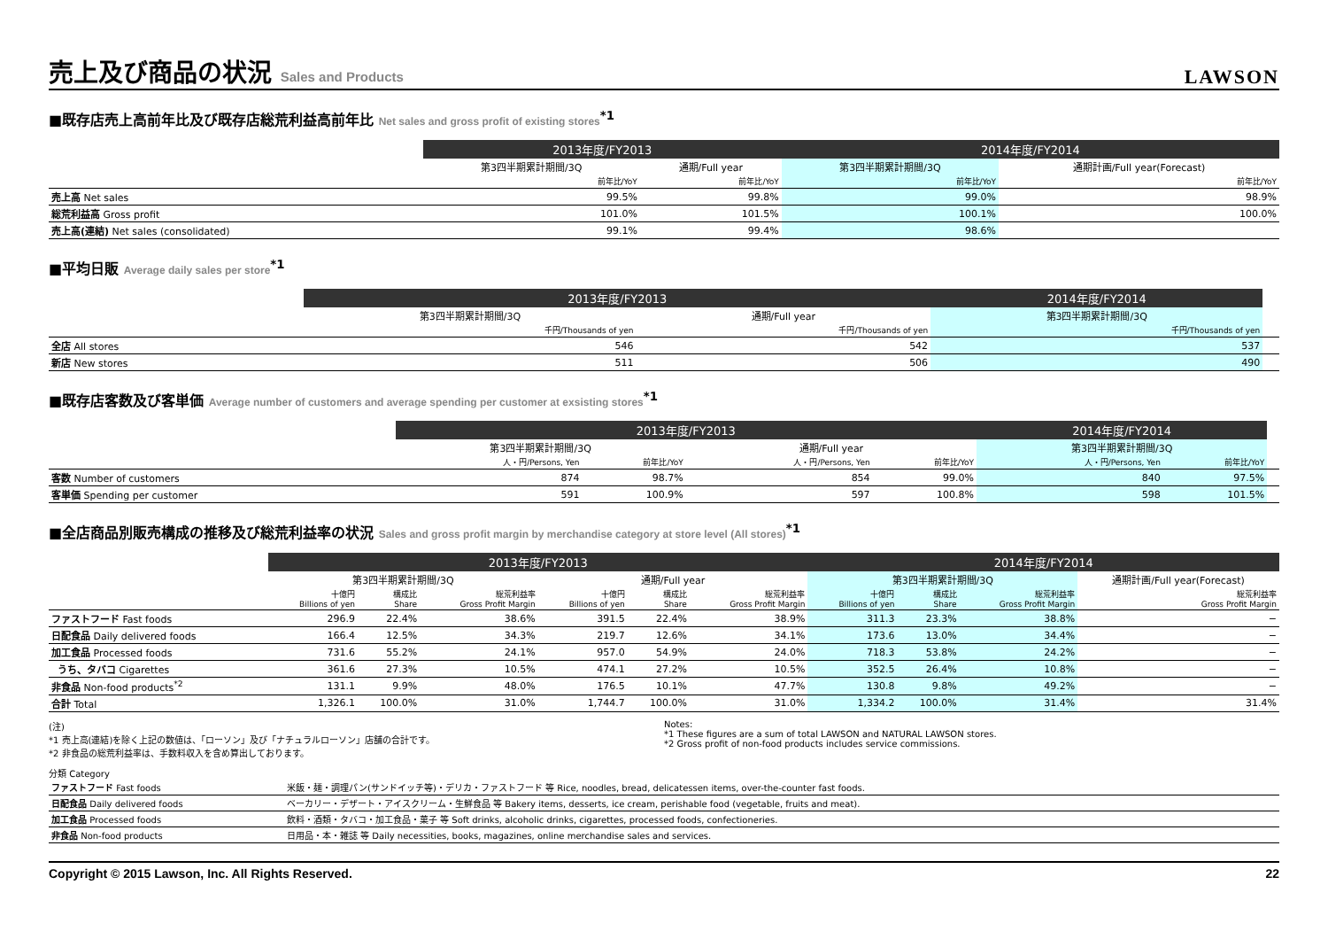売上及び商品の状況 Sales and Products LAWSON
■既存店売上高前年比及び既存店総荒利益高前年比 Net sales and gross profit of existing stores<sup>*1</sup>
| | 2013年度/FY2013 | | 2014年度/FY2014 | |
| | 第3四半期累計期間/3Q | 通期/Full year | 第3四半期累計期間/3Q | 通期計画/Full year(Forecast) |
| | 前年比/YoY | 前年比/YoY | 前年比/YoY | 前年比/YoY |
| 売上高 Net sales | 99.5% | 99.8% | 99.0% | 98.9% |
| 総荒利益高 Gross profit | 101.0% | 101.5% | 100.1% | 100.0% |
| 売上高(連結) Net sales (consolidated) | 99.1% | 99.4% | 98.6% | |
■平均日販 Average daily sales per store<sup>*1</sup>
| | 2013年度/FY2013 | | 2014年度/FY2014 | |
| | 第3四半期累計期間/3Q | 通期/Full year | 第3四半期累計期間/3Q | |
| | 千円/Thousands of yen | 千円/Thousands of yen | 千円/Thousands of yen | |
| 全店 All stores | 546 | 542 | 537 | |
| 新店 New stores | 511 | 506 | 490 | |
■既存店客数及び客単価 Average number of customers and average spending per customer at exsisting stores<sup>*1</sup>
| | 2013年度/FY2013 | | | | 2014年度/FY2014 | | |
| | 第3四半期累計期間/3Q | | 通期/Full year | | 第3四半期累計期間/3Q | | |
| | 人・円/Persons, Yen | 前年比/YoY | 人・円/Persons, Yen | 前年比/YoY | 人・円/Persons, Yen | 前年比/YoY | |
| 客数 Number of customers | 874 | 98.7% | 854 | 99.0% | 840 | 97.5% | |
| 客単価 Spending per customer | 591 | 100.9% | 597 | 100.8% | 598 | 101.5% | |
■全店商品別販売構成の推移及び総荒利益率の状況 Sales and gross profit margin by merchandise category at store level (All stores)<sup>*1</sup>
| | 2013年度/FY2013 | | | | | | 2014年度/FY2014 | | | |
| | 第3四半期累計期間/3Q | | | 通期/Full year | | | 第3四半期累計期間/3Q | | | 通期計画/Full year(Forecast) |
| | 十億円 Billions of yen | 構成比 Share | 総荒利益率 Gross Profit Margin | 十億円 Billions of yen | 構成比 Share | 総荒利益率 Gross Profit Margin | 十億円 Billions of yen | 構成比 Share | 総荒利益率 Gross Profit Margin | 総荒利益率 Gross Profit Margin |
| ファストフード Fast foods | 296.9 | 22.4% | 38.6% | 391.5 | 22.4% | 38.9% | 311.3 | 23.3% | 38.8% | − |
| 日配食品 Daily delivered foods | 166.4 | 12.5% | 34.3% | 219.7 | 12.6% | 34.1% | 173.6 | 13.0% | 34.4% | − |
| 加工食品 Processed foods | 731.6 | 55.2% | 24.1% | 957.0 | 54.9% | 24.0% | 718.3 | 53.8% | 24.2% | − |
| うち、タバコ Cigarettes | 361.6 | 27.3% | 10.5% | 474.1 | 27.2% | 10.5% | 352.5 | 26.4% | 10.8% | − |
| 非食品 Non-food products<sup>*2</sup> | 131.1 | 9.9% | 48.0% | 176.5 | 10.1% | 47.7% | 130.8 | 9.8% | 49.2% | − |
| 合計 Total | 1,326.1 | 100.0% | 31.0% | 1,744.7 | 100.0% | 31.0% | 1,334.2 | 100.0% | 31.4% | 31.4% |
(注)
*1 売上高(連結)を除く上記の数値は、「ローソン」及び「ナチュラルローソン」店舗の合計です。
*2 非食品の総荒利益率は、手数料収入を含め算出しております。
Notes:
*1 These figures are a sum of total LAWSON and NATURAL LAWSON stores.
*2 Gross profit of non-food products includes service commissions.
分類 Category
| ファストフード Fast foods | 米飯・麺・調理パン(サンドイッチ等)・デリカ・ファストフード 等 Rice, noodles, bread, delicatessen items, over-the-counter fast foods. |
| 日配食品 Daily delivered foods | ベーカリー・デザート・アイスクリーム・生鮮食品 等 Bakery items, desserts, ice cream, perishable food (vegetable, fruits and meat). |
| 加工食品 Processed foods | 飲料・酒類・タバコ・加工食品・菓子 等 Soft drinks, alcoholic drinks, cigarettes, processed foods, confectioneries. |
| 非食品 Non-food products | 日用品・本・雑誌 等 Daily necessities, books, magazines, online merchandise sales and services. |
Copyright © 2015 Lawson, Inc. All Rights Reserved. 22